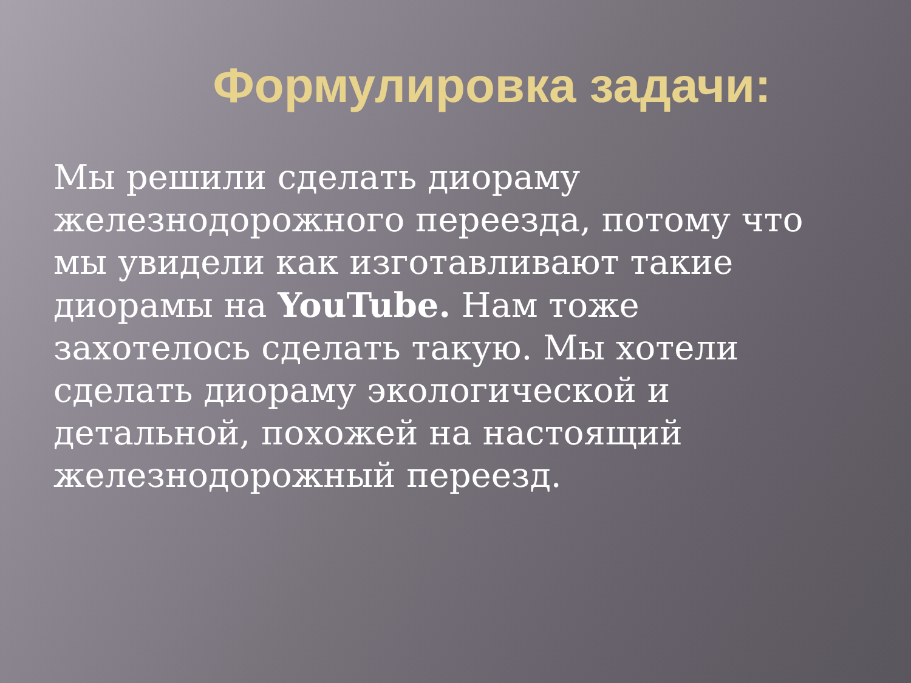Формулировка задачи:
Мы решили сделать диораму железнодорожного переезда, потому что мы увидели как изготавливают такие диорамы на YouTube. Нам тоже захотелось сделать такую. Мы хотели сделать диораму экологической и детальной, похожей на настоящий железнодорожный переезд.